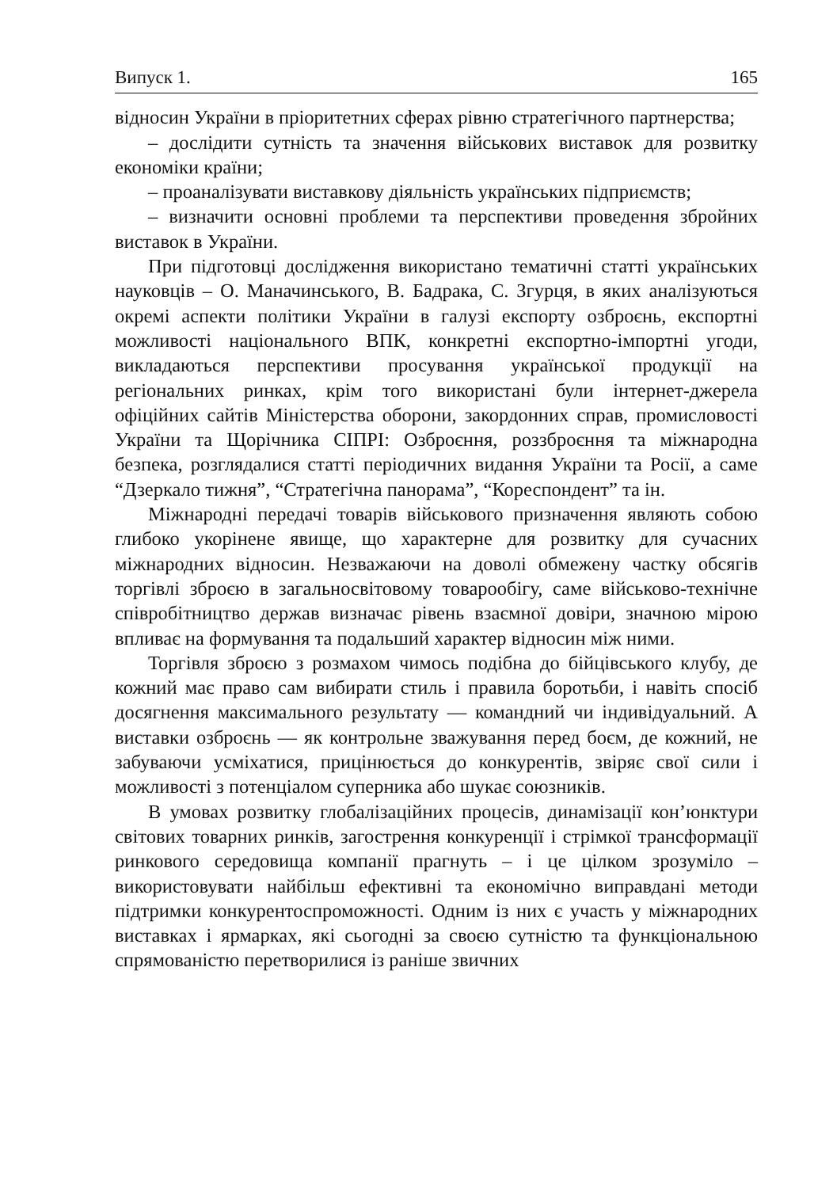Випуск 1. 165
відносин України в пріоритетних сферах рівню стратегічного партнерства;
– дослідити сутність та значення військових виставок для розвитку економіки країни;
– проаналізувати виставкову діяльність українських підприємств;
– визначити основні проблеми та перспективи проведення збройних виставок в України.
При підготовці дослідження використано тематичні статті українських науковців – О. Маначинського, В. Бадрака, С. Згурця, в яких аналізуються окремі аспекти політики України в галузі експорту озброєнь, експортні можливості національного ВПК, конкретні експортно-імпортні угоди, викладаються перспективи просування української продукції на регіональних ринках, крім того використані були інтернет-джерела офіційних сайтів Міністерства оборони, закордонних справ, промисловості України та Щорічника СІПРІ: Озброєння, роззброєння та міжнародна безпека, розглядалися статті періодичних видання України та Росії, а саме “Дзеркало тижня”, “Стратегічна панорама”, “Кореспондент” та ін.
Міжнародні передачі товарів військового призначення являють собою глибоко укорінене явище, що характерне для розвитку для сучасних міжнародних відносин. Незважаючи на доволі обмежену частку обсягів торгівлі зброєю в загальносвітовому товарообігу, саме військово-технічне співробітництво держав визначає рівень взаємної довіри, значною мірою впливає на формування та подальший характер відносин між ними.
Торгівля зброєю з розмахом чимось подібна до бійцівського клубу, де кожний має право сам вибирати стиль і правила боротьби, і навіть спосіб досягнення максимального результату — командний чи індивідуальний. А виставки озброєнь — як контрольне зважування перед боєм, де кожний, не забуваючи усміхатися, прицінюється до конкурентів, звіряє свої сили і можливості з потенціалом суперника або шукає союзників.
В умовах розвитку глобалізаційних процесів, динамізації кон’юнктури світових товарних ринків, загострення конкуренції і стрімкої трансформації ринкового середовища компанії прагнуть – і це цілком зрозуміло – використовувати найбільш ефективні та економічно виправдані методи підтримки конкурентоспроможності. Одним із них є участь у міжнародних виставках і ярмарках, які сьогодні за своєю сутністю та функціональною спрямованістю перетворилися із раніше звичних